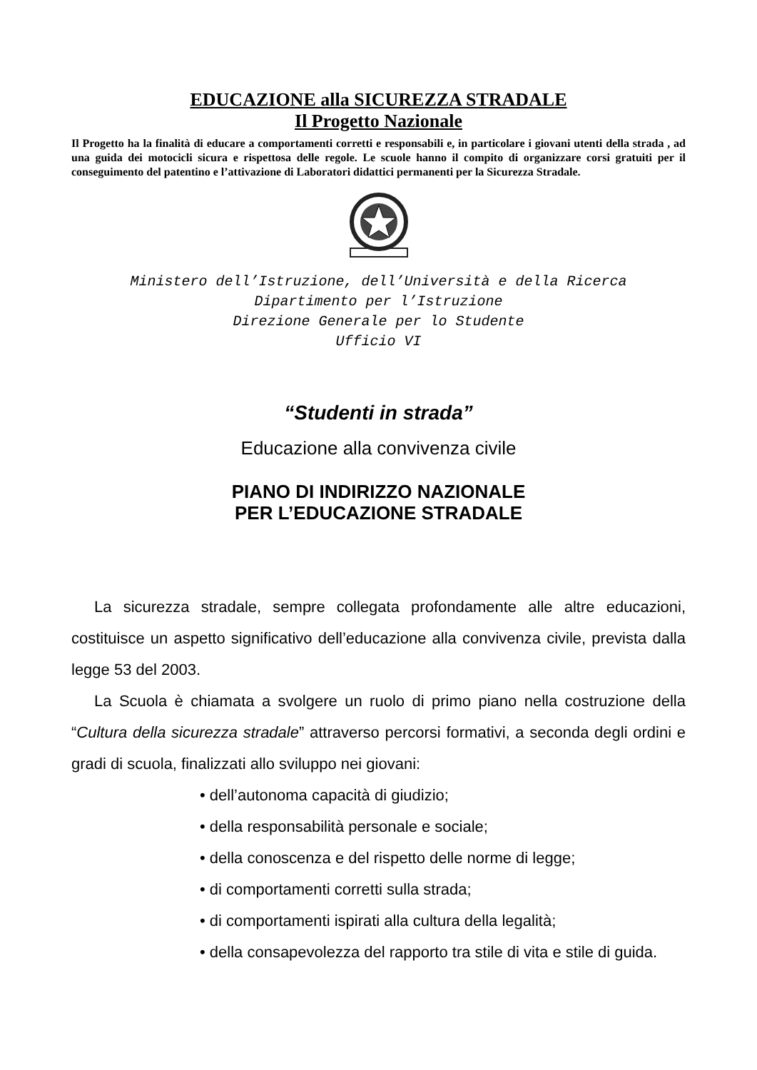EDUCAZIONE alla SICUREZZA STRADALE
Il Progetto Nazionale
Il Progetto ha la finalità di educare a comportamenti corretti e responsabili e, in particolare i giovani utenti della strada , ad una guida dei motocicli sicura e rispettosa delle regole. Le scuole hanno il compito di organizzare corsi gratuiti per il conseguimento del patentino e l’attivazione di Laboratori didattici permanenti per la Sicurezza Stradale.
Ministero dell’Istruzione, dell’Università e della Ricerca
Dipartimento per l’Istruzione
Direzione Generale per lo Studente
Ufficio VI
“Studenti in strada”
Educazione alla convivenza civile
PIANO DI INDIRIZZO NAZIONALE
PER L’EDUCAZIONE STRADALE
La sicurezza stradale, sempre collegata profondamente alle altre educazioni, costituisce un aspetto significativo dell’educazione alla convivenza civile, prevista dalla legge 53 del 2003.
La Scuola è chiamata a svolgere un ruolo di primo piano nella costruzione della “Cultura della sicurezza stradale” attraverso percorsi formativi, a seconda degli ordini e gradi di scuola, finalizzati allo sviluppo nei giovani:
• dell’autonoma capacità di giudizio;
• della responsabilità personale e sociale;
• della conoscenza e del rispetto delle norme di legge;
• di comportamenti corretti sulla strada;
• di comportamenti ispirati alla cultura della legalità;
• della consapevolezza del rapporto tra stile di vita e stile di guida.